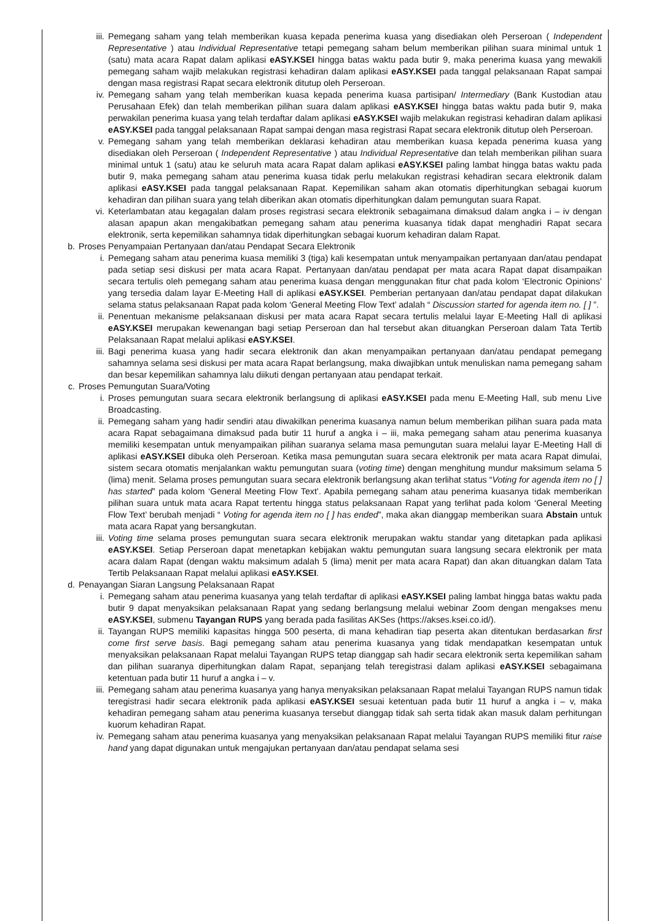iii. Pemegang saham yang telah memberikan kuasa kepada penerima kuasa yang disediakan oleh Perseroan ( Independent Representative ) atau Individual Representative tetapi pemegang saham belum memberikan pilihan suara minimal untuk 1 (satu) mata acara Rapat dalam aplikasi eASY.KSEI hingga batas waktu pada butir 9, maka penerima kuasa yang mewakili pemegang saham wajib melakukan registrasi kehadiran dalam aplikasi eASY.KSEI pada tanggal pelaksanaan Rapat sampai dengan masa registrasi Rapat secara elektronik ditutup oleh Perseroan.
iv. Pemegang saham yang telah memberikan kuasa kepada penerima kuasa partisipan/ Intermediary (Bank Kustodian atau Perusahaan Efek) dan telah memberikan pilihan suara dalam aplikasi eASY.KSEI hingga batas waktu pada butir 9, maka perwakilan penerima kuasa yang telah terdaftar dalam aplikasi eASY.KSEI wajib melakukan registrasi kehadiran dalam aplikasi eASY.KSEI pada tanggal pelaksanaan Rapat sampai dengan masa registrasi Rapat secara elektronik ditutup oleh Perseroan.
v. Pemegang saham yang telah memberikan deklarasi kehadiran atau memberikan kuasa kepada penerima kuasa yang disediakan oleh Perseroan ( Independent Representative ) atau Individual Representative dan telah memberikan pilihan suara minimal untuk 1 (satu) atau ke seluruh mata acara Rapat dalam aplikasi eASY.KSEI paling lambat hingga batas waktu pada butir 9, maka pemegang saham atau penerima kuasa tidak perlu melakukan registrasi kehadiran secara elektronik dalam aplikasi eASY.KSEI pada tanggal pelaksanaan Rapat. Kepemilikan saham akan otomatis diperhitungkan sebagai kuorum kehadiran dan pilihan suara yang telah diberikan akan otomatis diperhitungkan dalam pemungutan suara Rapat.
vi. Keterlambatan atau kegagalan dalam proses registrasi secara elektronik sebagaimana dimaksud dalam angka i – iv dengan alasan apapun akan mengakibatkan pemegang saham atau penerima kuasanya tidak dapat menghadiri Rapat secara elektronik, serta kepemilikan sahamnya tidak diperhitungkan sebagai kuorum kehadiran dalam Rapat.
b. Proses Penyampaian Pertanyaan dan/atau Pendapat Secara Elektronik
i. Pemegang saham atau penerima kuasa memiliki 3 (tiga) kali kesempatan untuk menyampaikan pertanyaan dan/atau pendapat pada setiap sesi diskusi per mata acara Rapat. Pertanyaan dan/atau pendapat per mata acara Rapat dapat disampaikan secara tertulis oleh pemegang saham atau penerima kuasa dengan menggunakan fitur chat pada kolom ‘Electronic Opinions’ yang tersedia dalam layar E-Meeting Hall di aplikasi eASY.KSEI. Pemberian pertanyaan dan/atau pendapat dapat dilakukan selama status pelaksanaan Rapat pada kolom ‘General Meeting Flow Text’ adalah “ Discussion started for agenda item no. [ ] ”.
ii. Penentuan mekanisme pelaksanaan diskusi per mata acara Rapat secara tertulis melalui layar E-Meeting Hall di aplikasi eASY.KSEI merupakan kewenangan bagi setiap Perseroan dan hal tersebut akan dituangkan Perseroan dalam Tata Tertib Pelaksanaan Rapat melalui aplikasi eASY.KSEI.
iii. Bagi penerima kuasa yang hadir secara elektronik dan akan menyampaikan pertanyaan dan/atau pendapat pemegang sahamnya selama sesi diskusi per mata acara Rapat berlangsung, maka diwajibkan untuk menuliskan nama pemegang saham dan besar kepemilikan sahamnya lalu diikuti dengan pertanyaan atau pendapat terkait.
c. Proses Pemungutan Suara/Voting
i. Proses pemungutan suara secara elektronik berlangsung di aplikasi eASY.KSEI pada menu E-Meeting Hall, sub menu Live Broadcasting.
ii. Pemegang saham yang hadir sendiri atau diwakilkan penerima kuasanya namun belum memberikan pilihan suara pada mata acara Rapat sebagaimana dimaksud pada butir 11 huruf a angka i – iii, maka pemegang saham atau penerima kuasanya memiliki kesempatan untuk menyampaikan pilihan suaranya selama masa pemungutan suara melalui layar E-Meeting Hall di aplikasi eASY.KSEI dibuka oleh Perseroan. Ketika masa pemungutan suara secara elektronik per mata acara Rapat dimulai, sistem secara otomatis menjalankan waktu pemungutan suara (voting time) dengan menghitung mundur maksimum selama 5 (lima) menit. Selama proses pemungutan suara secara elektronik berlangsung akan terlihat status “Voting for agenda item no [ ] has started” pada kolom ‘General Meeting Flow Text’. Apabila pemegang saham atau penerima kuasanya tidak memberikan pilihan suara untuk mata acara Rapat tertentu hingga status pelaksanaan Rapat yang terlihat pada kolom ‘General Meeting Flow Text’ berubah menjadi “ Voting for agenda item no [ ] has ended”, maka akan dianggap memberikan suara Abstain untuk mata acara Rapat yang bersangkutan.
iii. Voting time selama proses pemungutan suara secara elektronik merupakan waktu standar yang ditetapkan pada aplikasi eASY.KSEI. Setiap Perseroan dapat menetapkan kebijakan waktu pemungutan suara langsung secara elektronik per mata acara dalam Rapat (dengan waktu maksimum adalah 5 (lima) menit per mata acara Rapat) dan akan dituangkan dalam Tata Tertib Pelaksanaan Rapat melalui aplikasi eASY.KSEI.
d. Penayangan Siaran Langsung Pelaksanaan Rapat
i. Pemegang saham atau penerima kuasanya yang telah terdaftar di aplikasi eASY.KSEI paling lambat hingga batas waktu pada butir 9 dapat menyaksikan pelaksanaan Rapat yang sedang berlangsung melalui webinar Zoom dengan mengakses menu eASY.KSEI, submenu Tayangan RUPS yang berada pada fasilitas AKSes (https://akses.ksei.co.id/).
ii. Tayangan RUPS memiliki kapasitas hingga 500 peserta, di mana kehadiran tiap peserta akan ditentukan berdasarkan first come first serve basis. Bagi pemegang saham atau penerima kuasanya yang tidak mendapatkan kesempatan untuk menyaksikan pelaksanaan Rapat melalui Tayangan RUPS tetap dianggap sah hadir secara elektronik serta kepemilikan saham dan pilihan suaranya diperhitungkan dalam Rapat, sepanjang telah teregistrasi dalam aplikasi eASY.KSEI sebagaimana ketentuan pada butir 11 huruf a angka i – v.
iii. Pemegang saham atau penerima kuasanya yang hanya menyaksikan pelaksanaan Rapat melalui Tayangan RUPS namun tidak teregistrasi hadir secara elektronik pada aplikasi eASY.KSEI sesuai ketentuan pada butir 11 huruf a angka i – v, maka kehadiran pemegang saham atau penerima kuasanya tersebut dianggap tidak sah serta tidak akan masuk dalam perhitungan kuorum kehadiran Rapat.
iv. Pemegang saham atau penerima kuasanya yang menyaksikan pelaksanaan Rapat melalui Tayangan RUPS memiliki fitur raise hand yang dapat digunakan untuk mengajukan pertanyaan dan/atau pendapat selama sesi